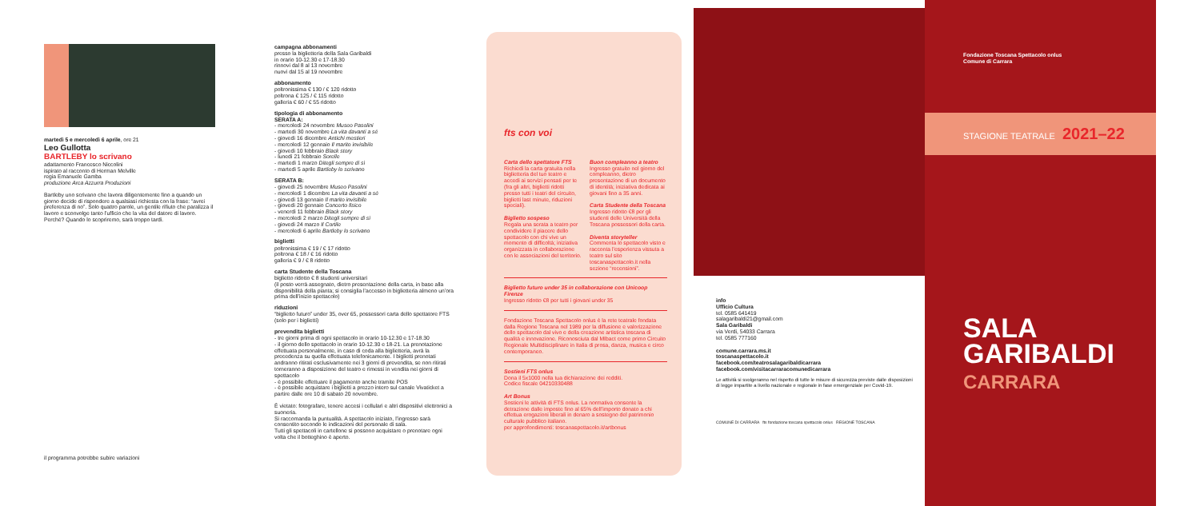martedì 5 e mercoledì 6 aprile, ore 21
Leo Gullotta
BARTLEBY lo scrivano
adattamento Francesco Niccolini
ispirato al racconto di Herman Melville
regia Emanuele Gamba
produzione Arca Azzurra Produzioni
Bartleby uno scrivano che lavora diligentemente fino a quando un giorno decide di rispondere a qualsiasi richiesta con la frase: “avrei preferenza di no”. Solo quattro parole, un gentile rifiuto che paralizza il lavoro e sconvolge tanto l’ufficio che la vita del datore di lavoro. Perché? Quando lo scopriremo, sarà troppo tardi.
il programma potrebbe subire variazioni
campagna abbonamenti
presso la biglietteria della Sala Garibaldi
in orario 10-12.30 e 17-18.30
rinnovi dal 8 al 13 novembre
nuovi dal 15 al 19 novembre
abbonamento
poltronissima € 130 / € 120 ridotto
poltrona € 125 / € 115 ridotto
galleria € 60 / € 55 ridotto
tipologia di abbonamento
SERATA A:
- mercoledì 24 novembre Museo Pasolini
- martedì 30 novembre La vita davanti a sé
- giovedì 16 dicembre Antichi mestieri
- mercoledì 12 gennaio Il marito invisibile
- giovedì 10 febbraio Black story
- lunedì 21 febbraio Sorelle
- martedì 1 marzo Ditegli sempre di sì
- martedì 5 aprile Bartleby lo scrivano
SERATA B:
- giovedì 25 novembre Museo Pasolini
- mercoledì 1 dicembre La vita davanti a sé
- giovedì 13 gennaio Il marito invisibile
- giovedì 20 gennaio Concerto fisico
- venerdì 11 febbraio Black story
- mercoledì 2 marzo Ditegli sempre di sì
- giovedì 24 marzo Il Cortile
- mercoledì 6 aprile Bartleby lo scrivano
biglietti
poltronissima € 19 / € 17 ridotto
poltrona € 18 / € 16 ridotto
galleria € 9 / € 8 ridotto
carta Studente della Toscana
biglietto ridotto € 8 studenti universitari
(il posto verrà assegnato, dietro presentazione della carta, in base alla disponibilità della pianta; si consiglia l’accesso in biglietteria almeno un’ora prima dell’inizio spettacolo)
riduzioni
“biglietto futuro” under 35, over 65, possessori carta dello spettatore FTS (solo per i biglietti)
prevendita biglietti
- tre giorni prima di ogni spettacolo in orario 10-12.30 e 17-18.30
- il giorno dello spettacolo in orario 10-12.30 e 18-21. La prenotazione effettuata personalmente, in caso di coda alla biglietteria, avrà la precedenza su quella effettuata telefonicamente. I biglietti prenotati andranno ritirati esclusivamente nei 3 giorni di prevendita, se non ritirati torneranno a disposizione del teatro e rimessi in vendita nei giorni di spettacolo
- è possibile effettuare il pagamento anche tramite POS
- è possibile acquistare i biglietti a prezzo intero sul canale Vivaticket a partire dalle ore 10 di sabato 20 novembre.
È vietato: fotografare, tenere accesi i cellulari e altri dispositivi elettronici a suoneria.
Si raccomanda la puntualità. A spettacolo iniziato, l’ingresso sarà consentito secondo le indicazioni del personale di sala.
Tutti gli spettacoli in cartellone si possono acquistare o prenotare ogni volta che il botteghino è aperto.
fts con voi
Carta dello spettatore FTS
Richiedi la carta gratuita nella biglietteria del tuo teatro e accedi ai servizi pensati per te (fra gli altri, biglietti ridotti presso tutti i teatri del circuito, biglietti last minute, riduzioni speciali).
Biglietto sospeso
Regala una serata a teatro per condividere il piacere dello spettacolo con chi vive un momento di difficoltà; iniziativa organizzata in collaborazione con le associazioni del territorio.
Buon compleanno a teatro
Ingresso gratuito nel giorno del compleanno, dietro presentazione di un documento di identità; iniziativa dedicata ai giovani fino a 35 anni.
Carta Studente della Toscana
Ingresso ridotto €8 per gli studenti delle Università della Toscana possessori della carta.
Diventa storyteller
Commenta lo spettacolo visto e racconta l’esperienza vissuta a teatro sul sito toscanaspettacolo.it nella sezione “recensioni”.
Biglietto futuro under 35 in collaborazione con Unicoop Firenze
Ingresso ridotto €8 per tutti i giovani under 35
Fondazione Toscana Spettacolo onlus è la rete teatrale fondata dalla Regione Toscana nel 1989 per la diffusione e valorizzazione dello spettacolo dal vivo e della creazione artistica toscana di qualità e innovazione. Riconosciuta dal MIbact come primo Circuito Regionale Multidisciplinare in Italia di prosa, danza, musica e circo contemporaneo.
Sostieni FTS onlus
Dona il 5x1000 nella tua dichiarazione dei redditi.
Codice fiscale 04210330488
Art Bonus
Sostieni le attività di FTS onlus. La normativa consente la detrazione dalle imposte fino al 65% dell’importo donato a chi effettua erogazioni liberali in denaro a sostegno del patrimonio culturale pubblico italiano.
per approfondimenti: toscanaspettacolo.it/artbonus
info
Ufficio Cultura
tel. 0585 641419
salagaribaldi21@gmail.com
Sala Garibaldi
via Verdi, 54033 Carrara
tel. 0585 777160
comune.carrara.ms.it
toscanaspettacolo.it
facebook.com/teatrosalagaribaldicarrara
facebook.com/visitacarraracomunedicarrara
Le attività si svolgeranno nel rispetto di tutte le misure di sicurezza previste dalle disposizioni di legge impartite a livello nazionale e regionale in fase emergenziale per Covid-19.
COMUNE DI CARRARA fts fondazione toscana spettacolo onlus REGIONE TOSCANA
Fondazione Toscana Spettacolo onlus
Comune di Carrara
STAGIONE TEATRALE 2021–22
SALA
GARIBALDI
CARRARA